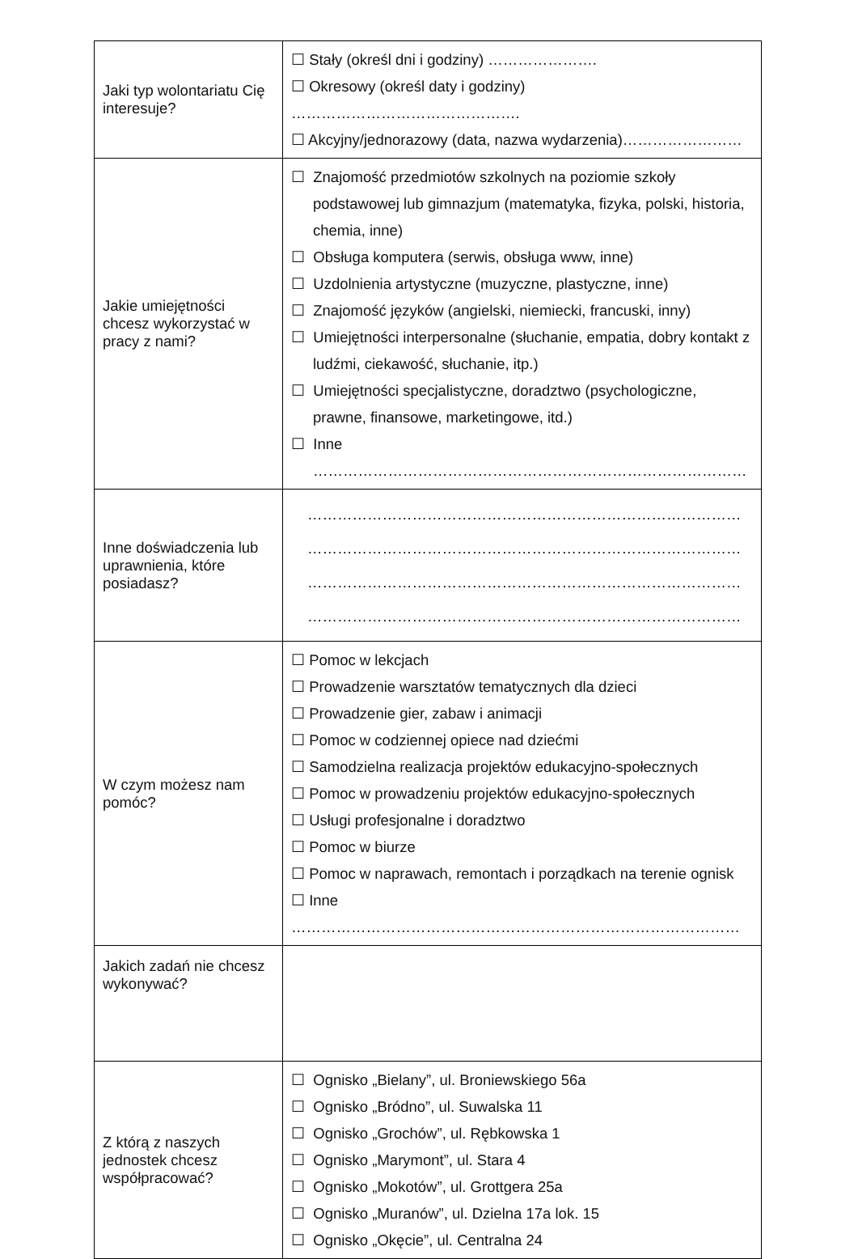| Jaki typ wolontariatu Cię interesuje? | ☐ Stały (określ dni i godziny) …………………. ☐ Okresowy (określ daty i godziny) ………………………………………. ☐ Akcyjny/jednorazowy (data, nazwa wydarzenia)…………………… |
| Jakie umiejętności chcesz wykorzystać w pracy z nami? | ☐ Znajomość przedmiotów szkolnych na poziomie szkoły podstawowej lub gimnazjum (matematyka, fizyka, polski, historia, chemia, inne) ☐ Obsługa komputera (serwis, obsługa www, inne) ☐ Uzdolnienia artystyczne (muzyczne, plastyczne, inne) ☐ Znajomość języków (angielski, niemiecki, francuski, inny) ☐ Umiejętności interpersonalne (słuchanie, empatia, dobry kontakt z ludźmi, ciekawość, słuchanie, itp.) ☐ Umiejętności specjalistyczne, doradztwo (psychologiczne, prawne, finansowe, marketingowe, itd.) ☐ Inne …………………………………………………………………………… |
| Inne doświadczenia lub uprawnienia, które posiadasz? | …………………………………………………………………………… …………………………………………………………………………… …………………………………………………………………………… …………………………………………………………………………… |
| W czym możesz nam pomóc? | ☐ Pomoc w lekcjach ☐ Prowadzenie warsztatów tematycznych dla dzieci ☐ Prowadzenie gier, zabaw i animacji ☐ Pomoc w codziennej opiece nad dziećmi ☐ Samodzielna realizacja projektów edukacyjno-społecznych ☐ Pomoc w prowadzeniu projektów edukacyjno-społecznych ☐ Usługi profesjonalne i doradztwo ☐ Pomoc w biurze ☐ Pomoc w naprawach, remontach i porządkach na terenie ognisk ☐ Inne ……………………………………………………………………………… |
| Jakich zadań nie chcesz wykonywać? | |
| Z którą z naszych jednostek chcesz współpracować? | ☐ Ognisko „Bielany”, ul. Broniewskiego 56a ☐ Ognisko „Bródno”, ul. Suwalska 11 ☐ Ognisko „Grochów”, ul. Rębkowska 1 ☐ Ognisko „Marymont”, ul. Stara 4 ☐ Ognisko „Mokotów”, ul. Grottgera 25a ☐ Ognisko „Muranów”, ul. Dzielna 17a lok. 15 ☐ Ognisko „Okęcie”, ul. Centralna 24 |